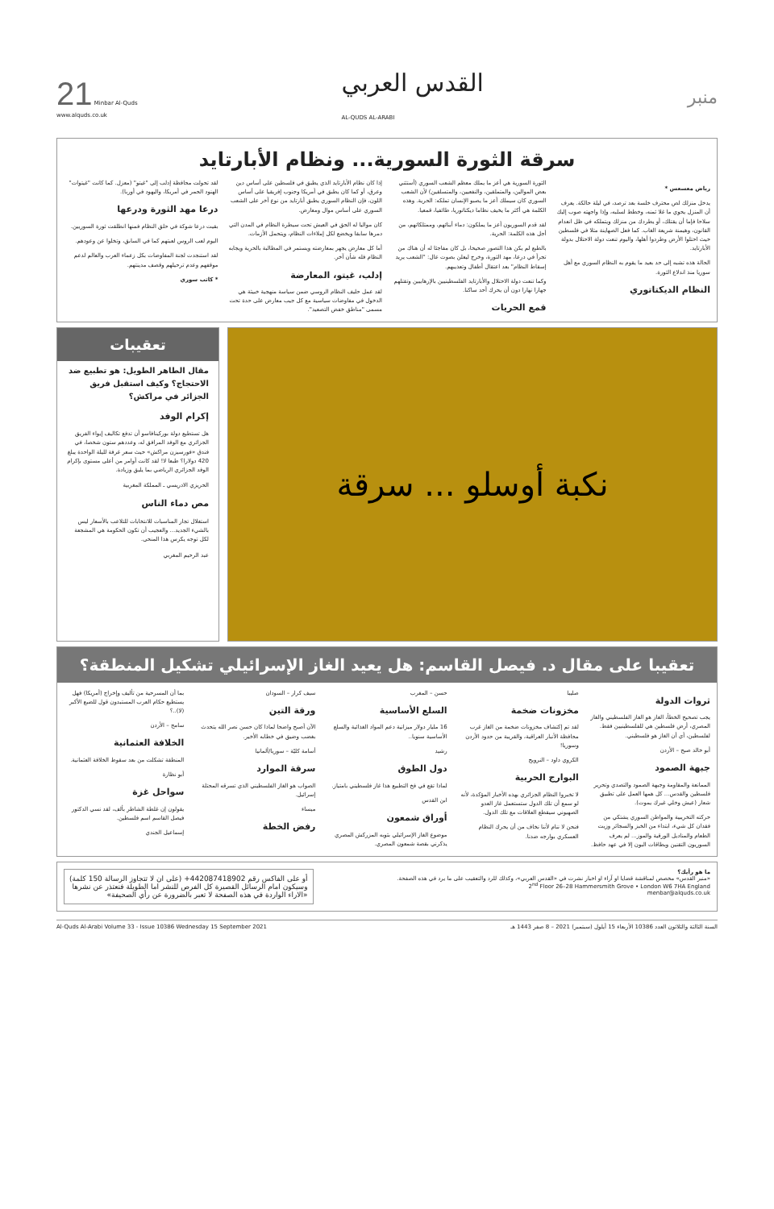21 Minbar Al-Quds
www.alquds.co.uk
القدس العربي
AL-QUDS AL-ARABI
منبر
سرقة الثورة السورية... ونظام الأبارتايد
رياض معسعس *
يدخل منزلك لص محترف خلسة بعد ترصد، في ليلة حالكة. يعرف أن المنزل يحوي ما غلا ثمنه، وخطط لسلبه، وإذا واجهته صوب إليك سلاحا فإما أن يقتلك، أو يطردك من منزلك ويتملكه في ظل انعدام القانون، وهيمنة شريعة الغاب. كما فعل الصهاينة مثلا في فلسطين حيث احتلوا الأرض وطردوا أهلها، واليوم تنعت دولة الاحتلال بدولة الأبارتايد.
الحالة هذه تشبه إلى حد بعيد ما يقوم به النظام السوري مع أهل سوريا منذ اندلاع الثورة.
النظام الديكتاتوري
الثورة السورية هي أعز ما يملك معظم الشعب السوري (أستثني بعض الموالين، والمتملقين، والنفعيين، والمتسلقين) لأن الشعب السوري كان سيملك أعز ما يصبو الإنسان تملكه: الحرية. وهذه الكلمة هي أكثر ما يخيف نظاما ديكتاتوريا، طائفيا، قمعيا.
لقد قدم السوريون أعز ما يملكون: دماء أبنائهم، وممتلكاتهم، من أجل هذه الكلمة: الحرية.
بالطبع لم يكن هذا التصور صحيحا، بل كان مفاجئا له أن هناك من تجرأ في درعا، مهد الثورة، وخرج ليعلن بصوت عال: "الشعب يريد إسقاط النظام" بعد اعتقال أطفال وتعذيبهم.
وكما تنعت دولة الاحتلال والأبارتايد الفلسطينيين بالإرهابيين وتقتلهم جهارا نهارا دون أن يحرك أحد ساكنا.
قمع الحريات
إذا كان نظام الأبارتايد الذي يطبق في فلسطين على أساس دين وعرق، أو كما كان يطبق في أمريكا وجنوب إفريقيا على أساس اللون، فإن النظام السوري يطبق أبارتايد من نوع آخر على الشعب السوري على أساس موال ومعارض.
كان مواليا له الحق في العيش تحت سيطرة النظام في المدن التي دمرها سابقا ويخضع لكل إملاءات النظام، ويتحمل الأزمات.
أما كل معارض يجهر بمعارضته ويستمر في المطالبة بالحرية ويجابه النظام فله شأن آخر.
إدلب، غيتو، المعارضة
لقد عمل حليف النظام الروسي ضمن سياسة منهجية خبيثة هي الدخول في مفاوضات سياسية مع كل جيب معارض على حدة تحت مسمى "مناطق خفض التصعيد".
لقد تحولت محافظة إدلب إلى "غيتو" (معزل. كما كانت "غيتوات" الهنود الحمر في أمريكا، واليهود في أوربا).
درعا مهد الثورة ودرعها
بقيت درعا شوكة في حلق النظام فمنها انطلقت ثورة السوريين.
اليوم لعب الروس لعبتهم كما في السابق، وتخلوا عن وعودهم.
لقد استنجدت لجنة المفاوضات بكل زعماء العرب والعالم لدعم موقفهم وعدم ترحيلهم وقصف مدينتهم.
* كاتب سوري
تعقيبات
مقال الطاهر الطويل: هو تطبيع ضد الاحتجاج؟ وكيف استقبل فريق الجزائر في مراكش؟
إكرام الوفد
هل تستطيع دولة بوركينافاسو أن تدفع تكاليف إيواء الفريق الجزائري مع الوفد المرافق له، وعددهم ستون شخصا، في فندق «فورسيزن مراكش» حيث سعر غرفة لليلة الواحدة يبلغ 420 دولارا؟ طبعا لا! لقد كانت أوامر من أعلى مستوى بإكرام الوفد الجزائري الرياضي بما يليق وزيادة.
الحريزي الادريسي ـ المملكة المغربية
مص دماء الناس
استغلال تجار المناسبات للانتخابات للتلاعب بالأسعار ليس بالشيء الجديد... والعجيب أن تكون الحكومة هي المشجعة لكل توجه يكرس هذا المنحى.
عبد الرحيم المغربي
نكبة أوسلو ... سرقة
تعقيبا على مقال د. فيصل القاسم: هل يعيد الغاز الإسرائيلي تشكيل المنطقة؟
ثروات الدولة
يجب تصحيح الخطأ، الغاز هو الغاز الفلسطيني والغاز المصري، أرض فلسطين هي للفلسطينيين فقط. لفلسطين، أي أن الغاز هو فلسطيني.
أبو خالد صبح – الأردن
جبهة الصمود
الممانعة والمقاومة وجبهة الصمود والتصدي وتحرير فلسطين والقدس... كل همها العمل على تطبيق شعار (عيش وخلي غيرك يموت).
حركته التخريبية والمواطن السوري يشتكي من فقدان كل شيء، ابتداء من الخبز والسجائر وزيت الطعام والمناديل الورقية والموز... لم يعرف السوريون التقنين وبطاقات البون إلا في عهد حافظ.
صليبا
مخزونات ضخمة
لقد تم إكتشاف مخزونات ضخمة من الغاز غرب محافظة الأنبار العراقية، والقريبة من حدود الأردن وسوريا!
الكروي داود – النرويج
البوارج الحربية
لا تخبروا النظام الجزائري بهذه الأخبار المؤكدة، لأنه لو سمع أن تلك الدول ستستعمل غاز العدو الصهيوني سيقطع العلاقات مع تلك الدول.
فنحن لا ننام لأننا نخاف من أن يحرك النظام العسكري بوارجه ضدنا.
حسن – المغرب
السلع الأساسية
16 مليار دولار ميزانية دعم المواد الغذائية والسلع الأساسية سنويا..
رشيد
دول الطوق
لماذا تقع في فخ التطبيع هذا غاز فلسطيني بامتياز.
ابن القدس
أوراق شمعون
موضوع الغاز الإسرائيلي بثوبه المزركش المصري يذكرني بقصة شمعون المصري.
سيف كرار – السودان
ورقة التين
الآن أصبح واضحا لماذا كان حسن نصر الله يتحدث بغضب وضيق في خطابه الأخير.
أسامة كليّة – سوريا/ألمانيا
سرقة الموارد
الصواب هو الغاز الفلسطيني الذي تسرقه المحتلة إسرائيل.
ميساء
رفض الخطة
بما أن المسرحية من تأليف وإخراج (أمريكا) فهل يستطيع حكام العرب المستبدون قول للضبع الأكبر (لا)..؟
سامح – الأردن
الخلافة العثمانية
المنطقة تشكلت من بعد سقوط الخلافة العثمانية.
أبو نظارة
سواحل غزة
يقولون إن غلطة الشاطر بألف، لقد نسي الدكتور فيصل القاسم اسم فلسطين.
إسماعيل الجندي
ما هو رأيك؟
«منبر القدس» مخصص لمناقشة قضايا او آراء او اخبار نشرت في «القدس العربي»، وكذلك للرد والتعقيب على ما يرد في هذه الصفحة.
2<sup>nd</sup> Floor 26–28 Hammersmith Grove • London W6 7HA England
menbar@alquds.co.uk
أو على الفاكس رقم 442087418902+ (على ان لا تتجاوز الرسالة 150 كلمة)
وسيكون امام الرسائل القصيرة كل الفرص للنشر اما الطويلة فنعتذر عن نشرها
«الاراء الواردة في هذه الصفحة لا تعبر بالضرورة عن رأي الصحيفة»
Al-Quds Al-Arabi Volume 33 - Issue 10386 Wednesday 15 September 2021 السنة الثالثة والثلاثون العدد 10386 الأربعاء 15 أيلول (سبتمبر) 2021 – 8 صفر 1443 هـ